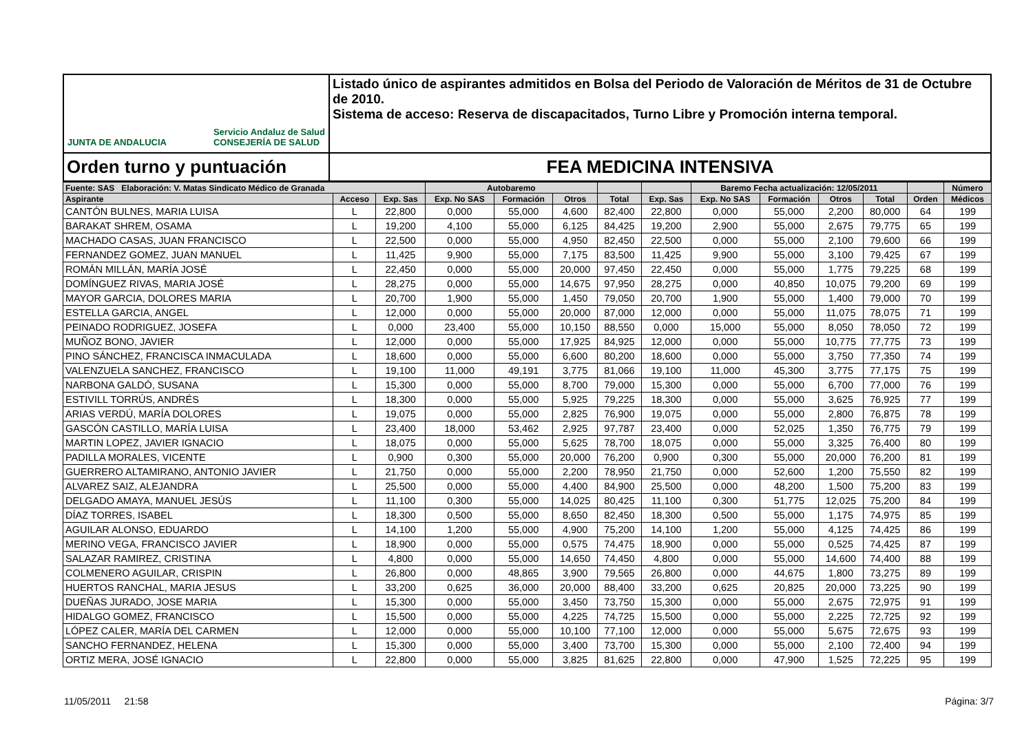| JUNTA DE ANDALUCIA Servicio Andaluz de Salud CONSEJERÍA DE SALUD | Listado único de aspirantes admitidos en Bolsa del Periodo de Valoración de Méritos de 31 de Octubre de 2010. Sistema de acceso: Reserva de discapacitados, Turno Libre y Promoción interna temporal. |
| Orden turno y puntuación | FEA MEDICINA INTENSIVA |
| Fuente: SAS Elaboración: V. Matas Sindicato Médico de Granada | | | Autobaremo | | | | | Baremo Fecha actualización: 12/05/2011 | | | | | Número |
| --- | --- | --- | --- | --- | --- | --- | --- | --- | --- | --- | --- | --- | --- |
| Aspirante | Acceso | Exp. Sas | Exp. No SAS | Formación | Otros | Total | Exp. Sas | Exp. No SAS | Formación | Otros | Total | Orden | Médicos |
| CANTÓN BULNES, MARIA LUISA | L | 22,800 | 0,000 | 55,000 | 4,600 | 82,400 | 22,800 | 0,000 | 55,000 | 2,200 | 80,000 | 64 | 199 |
| BARAKAT SHREM, OSAMA | L | 19,200 | 4,100 | 55,000 | 6,125 | 84,425 | 19,200 | 2,900 | 55,000 | 2,675 | 79,775 | 65 | 199 |
| MACHADO CASAS, JUAN FRANCISCO | L | 22,500 | 0,000 | 55,000 | 4,950 | 82,450 | 22,500 | 0,000 | 55,000 | 2,100 | 79,600 | 66 | 199 |
| FERNANDEZ GOMEZ, JUAN MANUEL | L | 11,425 | 9,900 | 55,000 | 7,175 | 83,500 | 11,425 | 9,900 | 55,000 | 3,100 | 79,425 | 67 | 199 |
| ROMÁN MILLÁN, MARÍA JOSÉ | L | 22,450 | 0,000 | 55,000 | 20,000 | 97,450 | 22,450 | 0,000 | 55,000 | 1,775 | 79,225 | 68 | 199 |
| DOMÍNGUEZ RIVAS, MARIA JOSÉ | L | 28,275 | 0,000 | 55,000 | 14,675 | 97,950 | 28,275 | 0,000 | 40,850 | 10,075 | 79,200 | 69 | 199 |
| MAYOR GARCIA, DOLORES MARIA | L | 20,700 | 1,900 | 55,000 | 1,450 | 79,050 | 20,700 | 1,900 | 55,000 | 1,400 | 79,000 | 70 | 199 |
| ESTELLA GARCIA, ANGEL | L | 12,000 | 0,000 | 55,000 | 20,000 | 87,000 | 12,000 | 0,000 | 55,000 | 11,075 | 78,075 | 71 | 199 |
| PEINADO RODRIGUEZ, JOSEFA | L | 0,000 | 23,400 | 55,000 | 10,150 | 88,550 | 0,000 | 15,000 | 55,000 | 8,050 | 78,050 | 72 | 199 |
| MUÑOZ BONO, JAVIER | L | 12,000 | 0,000 | 55,000 | 17,925 | 84,925 | 12,000 | 0,000 | 55,000 | 10,775 | 77,775 | 73 | 199 |
| PINO SÁNCHEZ, FRANCISCA INMACULADA | L | 18,600 | 0,000 | 55,000 | 6,600 | 80,200 | 18,600 | 0,000 | 55,000 | 3,750 | 77,350 | 74 | 199 |
| VALENZUELA SANCHEZ, FRANCISCO | L | 19,100 | 11,000 | 49,191 | 3,775 | 81,066 | 19,100 | 11,000 | 45,300 | 3,775 | 77,175 | 75 | 199 |
| NARBONA GALDÓ, SUSANA | L | 15,300 | 0,000 | 55,000 | 8,700 | 79,000 | 15,300 | 0,000 | 55,000 | 6,700 | 77,000 | 76 | 199 |
| ESTIVILL TORRÚS, ANDRÉS | L | 18,300 | 0,000 | 55,000 | 5,925 | 79,225 | 18,300 | 0,000 | 55,000 | 3,625 | 76,925 | 77 | 199 |
| ARIAS VERDÚ, MARÍA DOLORES | L | 19,075 | 0,000 | 55,000 | 2,825 | 76,900 | 19,075 | 0,000 | 55,000 | 2,800 | 76,875 | 78 | 199 |
| GASCÓN CASTILLO, MARÍA LUISA | L | 23,400 | 18,000 | 53,462 | 2,925 | 97,787 | 23,400 | 0,000 | 52,025 | 1,350 | 76,775 | 79 | 199 |
| MARTIN LOPEZ, JAVIER IGNACIO | L | 18,075 | 0,000 | 55,000 | 5,625 | 78,700 | 18,075 | 0,000 | 55,000 | 3,325 | 76,400 | 80 | 199 |
| PADILLA MORALES, VICENTE | L | 0,900 | 0,300 | 55,000 | 20,000 | 76,200 | 0,900 | 0,300 | 55,000 | 20,000 | 76,200 | 81 | 199 |
| GUERRERO ALTAMIRANO, ANTONIO JAVIER | L | 21,750 | 0,000 | 55,000 | 2,200 | 78,950 | 21,750 | 0,000 | 52,600 | 1,200 | 75,550 | 82 | 199 |
| ALVAREZ SAIZ, ALEJANDRA | L | 25,500 | 0,000 | 55,000 | 4,400 | 84,900 | 25,500 | 0,000 | 48,200 | 1,500 | 75,200 | 83 | 199 |
| DELGADO AMAYA, MANUEL JESÚS | L | 11,100 | 0,300 | 55,000 | 14,025 | 80,425 | 11,100 | 0,300 | 51,775 | 12,025 | 75,200 | 84 | 199 |
| DÍAZ TORRES, ISABEL | L | 18,300 | 0,500 | 55,000 | 8,650 | 82,450 | 18,300 | 0,500 | 55,000 | 1,175 | 74,975 | 85 | 199 |
| AGUILAR ALONSO, EDUARDO | L | 14,100 | 1,200 | 55,000 | 4,900 | 75,200 | 14,100 | 1,200 | 55,000 | 4,125 | 74,425 | 86 | 199 |
| MERINO VEGA, FRANCISCO JAVIER | L | 18,900 | 0,000 | 55,000 | 0,575 | 74,475 | 18,900 | 0,000 | 55,000 | 0,525 | 74,425 | 87 | 199 |
| SALAZAR RAMIREZ, CRISTINA | L | 4,800 | 0,000 | 55,000 | 14,650 | 74,450 | 4,800 | 0,000 | 55,000 | 14,600 | 74,400 | 88 | 199 |
| COLMENERO AGUILAR, CRISPIN | L | 26,800 | 0,000 | 48,865 | 3,900 | 79,565 | 26,800 | 0,000 | 44,675 | 1,800 | 73,275 | 89 | 199 |
| HUERTOS RANCHAL, MARIA JESUS | L | 33,200 | 0,625 | 36,000 | 20,000 | 88,400 | 33,200 | 0,625 | 20,825 | 20,000 | 73,225 | 90 | 199 |
| DUEÑAS JURADO, JOSE MARIA | L | 15,300 | 0,000 | 55,000 | 3,450 | 73,750 | 15,300 | 0,000 | 55,000 | 2,675 | 72,975 | 91 | 199 |
| HIDALGO GOMEZ, FRANCISCO | L | 15,500 | 0,000 | 55,000 | 4,225 | 74,725 | 15,500 | 0,000 | 55,000 | 2,225 | 72,725 | 92 | 199 |
| LÓPEZ CALER, MARÍA DEL CARMEN | L | 12,000 | 0,000 | 55,000 | 10,100 | 77,100 | 12,000 | 0,000 | 55,000 | 5,675 | 72,675 | 93 | 199 |
| SANCHO FERNANDEZ, HELENA | L | 15,300 | 0,000 | 55,000 | 3,400 | 73,700 | 15,300 | 0,000 | 55,000 | 2,100 | 72,400 | 94 | 199 |
| ORTIZ MERA, JOSÉ IGNACIO | L | 22,800 | 0,000 | 55,000 | 3,825 | 81,625 | 22,800 | 0,000 | 47,900 | 1,525 | 72,225 | 95 | 199 |
11/05/2011 21:58 Página: 3/7